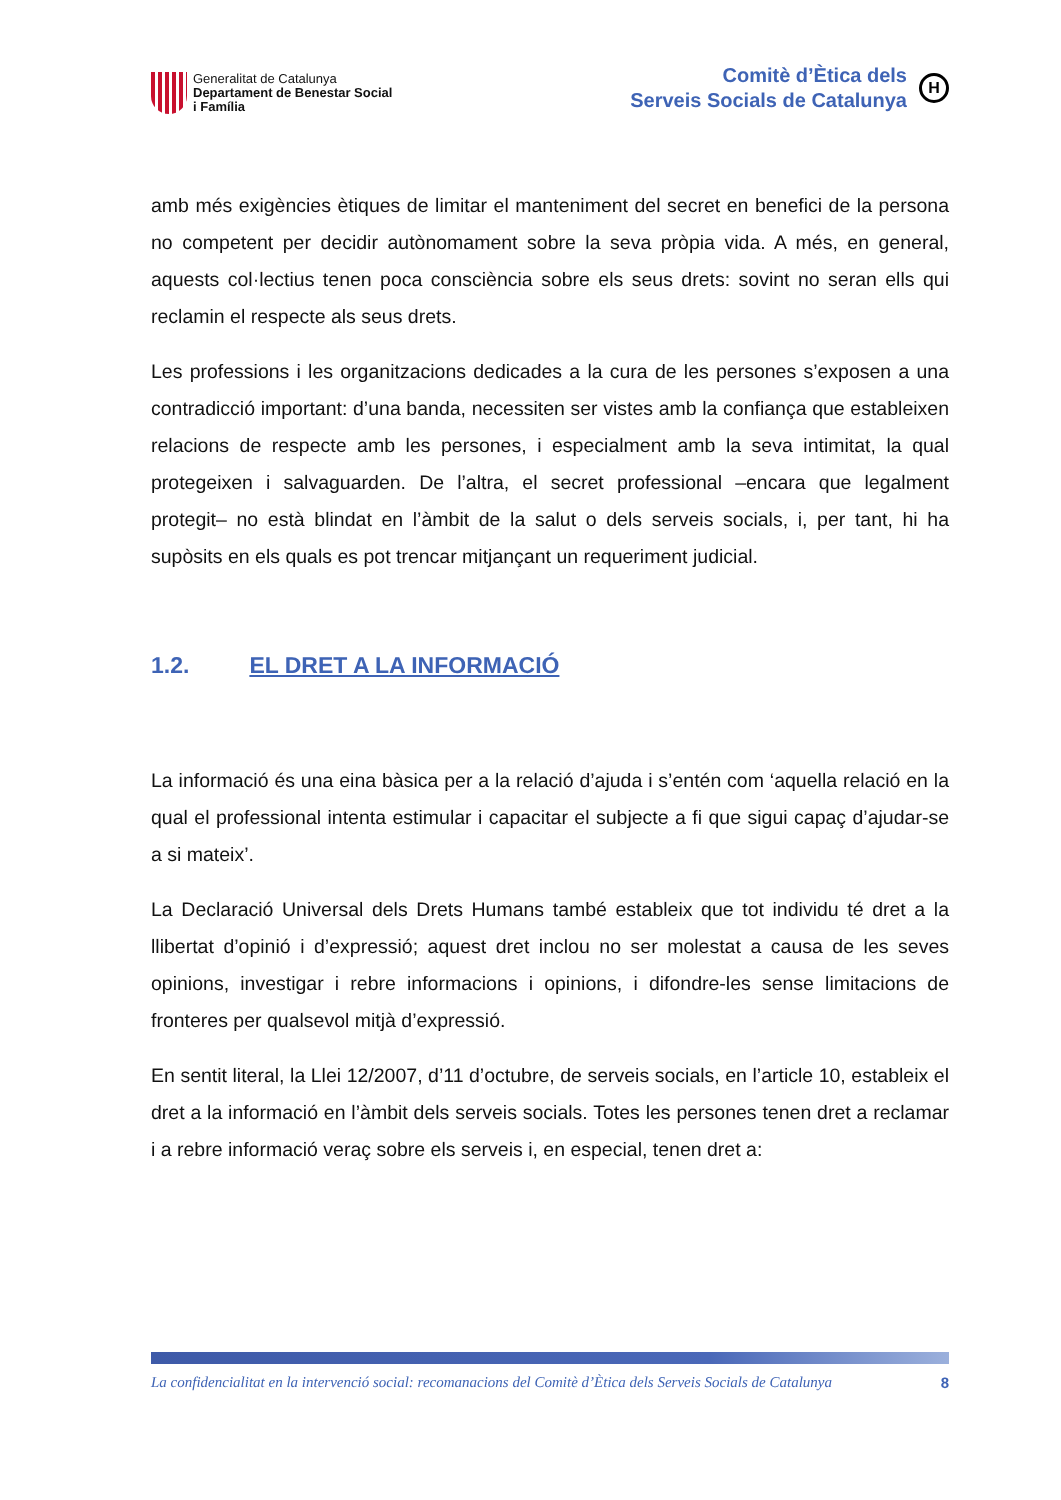Generalitat de Catalunya
Departament de Benestar Social
i Família
Comitè d’Ètica dels
Serveis Socials de Catalunya
H
amb més exigències ètiques de limitar el manteniment del secret en benefici de la persona no competent per decidir autònomament sobre la seva pròpia vida. A més, en general, aquests col·lectius tenen poca consciència sobre els seus drets: sovint no seran ells qui reclamin el respecte als seus drets.
Les professions i les organitzacions dedicades a la cura de les persones s’exposen a una contradicció important: d’una banda, necessiten ser vistes amb la confiança que estableixen relacions de respecte amb les persones, i especialment amb la seva intimitat, la qual protegeixen i salvaguarden. De l’altra, el secret professional –encara que legalment protegit– no està blindat en l’àmbit de la salut o dels serveis socials, i, per tant, hi ha supòsits en els quals es pot trencar mitjançant un requeriment judicial.
1.2. EL DRET A LA INFORMACIÓ
La informació és una eina bàsica per a la relació d’ajuda i s’entén com ‘aquella relació en la qual el professional intenta estimular i capacitar el subjecte a fi que sigui capaç d’ajudar-se a si mateix’.
La Declaració Universal dels Drets Humans també estableix que tot individu té dret a la llibertat d’opinió i d’expressió; aquest dret inclou no ser molestat a causa de les seves opinions, investigar i rebre informacions i opinions, i difondre-les sense limitacions de fronteres per qualsevol mitjà d’expressió.
En sentit literal, la Llei 12/2007, d’11 d’octubre, de serveis socials, en l’article 10, estableix el dret a la informació en l’àmbit dels serveis socials. Totes les persones tenen dret a reclamar i a rebre informació veraç sobre els serveis i, en especial, tenen dret a:
La confidencialitat en la intervenció social: recomanacions del Comitè d’Ètica dels Serveis Socials de Catalunya 8